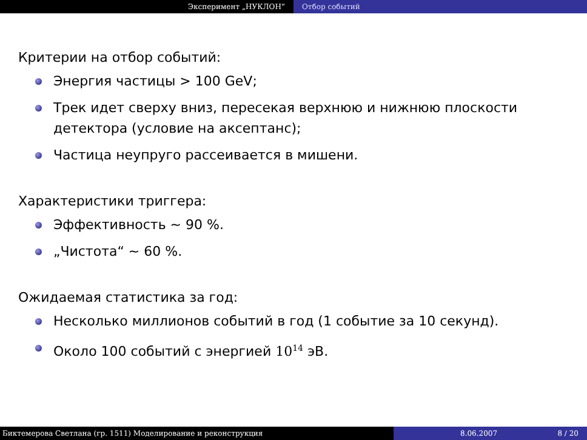Эксперимент „НУКЛОН“ Отбор событий
Критерии на отбор событий:
Энергия частицы > 100 GeV;
Трек идет сверху вниз, пересекая верхнюю и нижнюю плоскости детектора (условие на аксептанс);
Частица неупруго рассеивается в мишени.
Характеристики триггера:
Эффективность ∼ 90 %.
„Чистота“ ∼ 60 %.
Ожидаемая статистика за год:
Несколько миллионов событий в год (1 событие за 10 секунд).
Около 100 событий с энергией 10<sup>14</sup> эВ.
Биктемерова Светлана (гр. 1511) Моделирование и реконструкция 8.06.2007 8 / 20